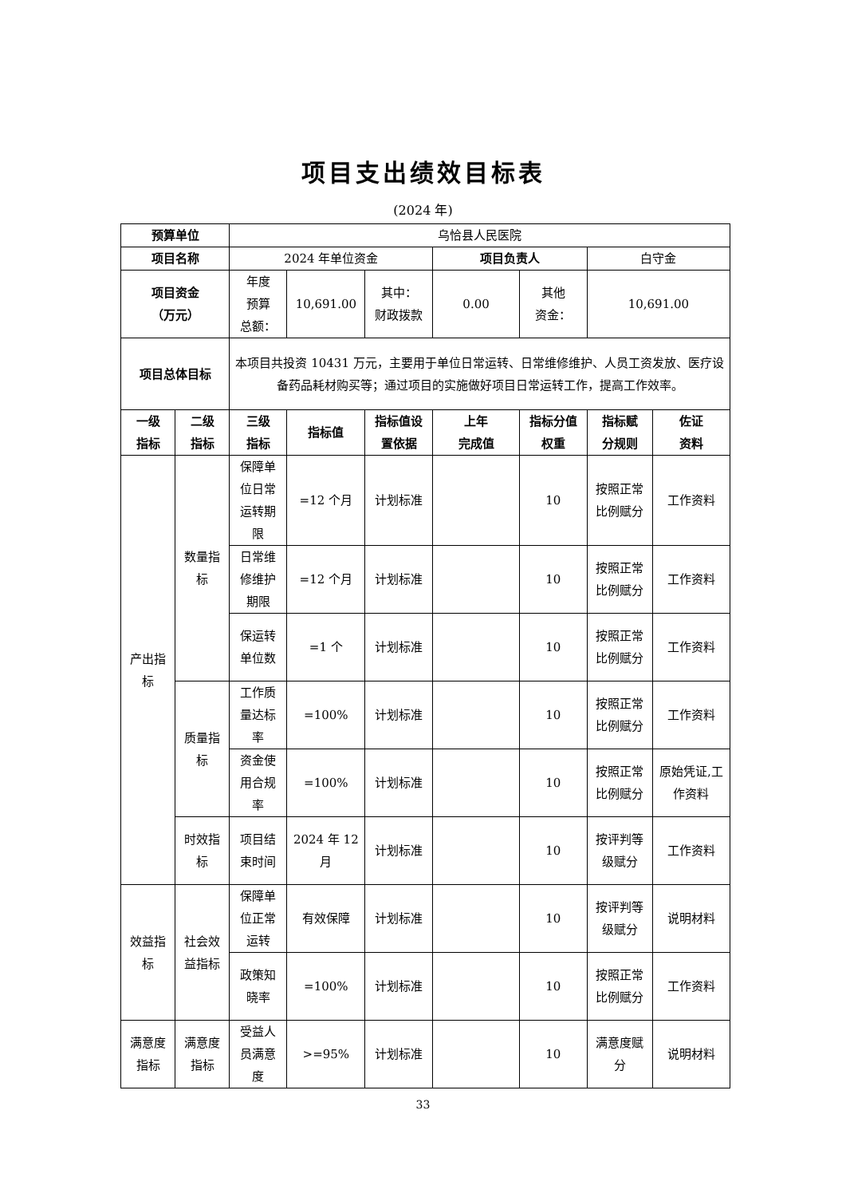项目支出绩效目标表
(2024 年)
| 预算单位 | | 乌恰县人民医院 | | | | | | |
| 项目名称 | | 2024 年单位资金 | | | 项目负责人 | | 白守金 | |
| 项目资金 （万元） | | 年度 预算 总额： | 10,691.00 | 其中： 财政拨款 | 0.00 | 其他 资金： | 10,691.00 | |
| 项目总体目标 | | 本项目共投资 10431 万元，主要用于单位日常运转、日常维修维护、人员工资发放、医疗设备药品耗材购买等；通过项目的实施做好项目日常运转工作，提高工作效率。 | | | | | | |
| 一级 指标 | 二级 指标 | 三级 指标 | 指标值 | 指标值设 置依据 | 上年 完成值 | 指标分值 权重 | 指标赋 分规则 | 佐证 资料 |
| 产出指标 | 数量指标 | 保障单位日常运转期限 | =12 个月 | 计划标准 | | 10 | 按照正常比例赋分 | 工作资料 |
| | | 日常维修维护期限 | =12 个月 | 计划标准 | | 10 | 按照正常比例赋分 | 工作资料 |
| | | 保运转单位数 | =1 个 | 计划标准 | | 10 | 按照正常比例赋分 | 工作资料 |
| | 质量指标 | 工作质量达标率 | =100% | 计划标准 | | 10 | 按照正常比例赋分 | 工作资料 |
| | | 资金使用合规率 | =100% | 计划标准 | | 10 | 按照正常比例赋分 | 原始凭证,工作资料 |
| | 时效指标 | 项目结束时间 | 2024 年 12 月 | 计划标准 | | 10 | 按评判等级赋分 | 工作资料 |
| 效益指标 | 社会效益指标 | 保障单位正常运转 | 有效保障 | 计划标准 | | 10 | 按评判等级赋分 | 说明材料 |
| | | 政策知晓率 | =100% | 计划标准 | | 10 | 按照正常比例赋分 | 工作资料 |
| 满意度指标 | 满意度指标 | 受益人员满意度 | >=95% | 计划标准 | | 10 | 满意度赋分 | 说明材料 |
33